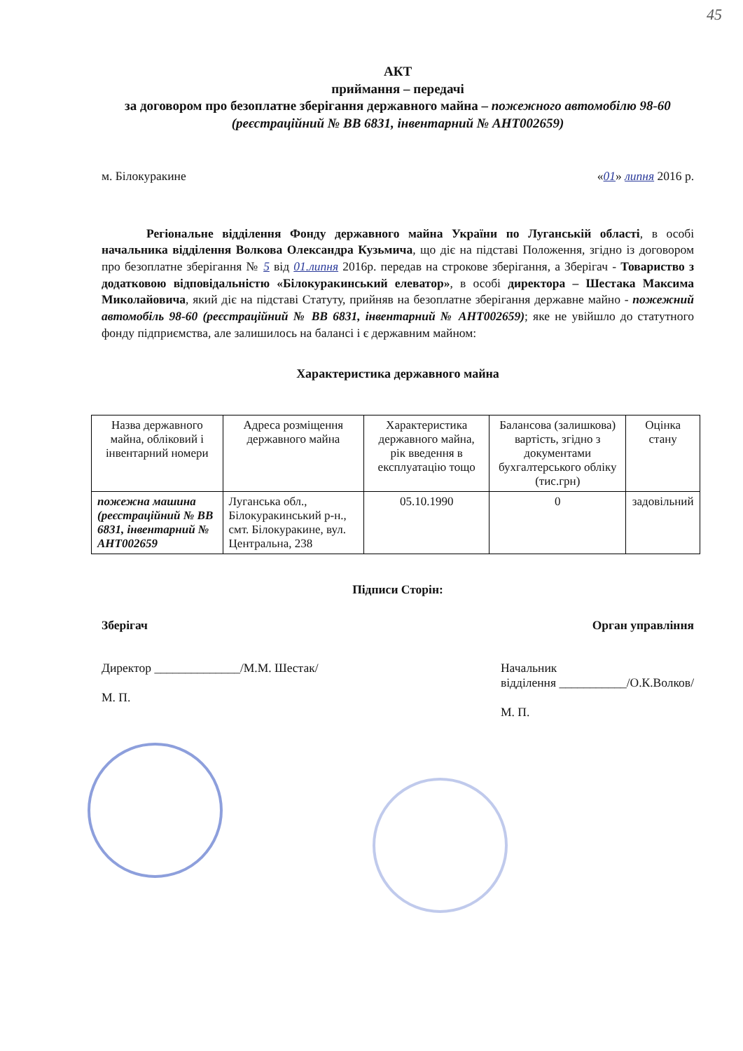45
АКТ
приймання – передачі
за договором про безоплатне зберігання державного майна – пожежного автомобілю 98-60 (реєстраційний № ВВ 6831, інвентарний № АНТ002659)
м. Білокуракине «01» липня 2016 р.
Регіональне відділення Фонду державного майна України по Луганській області, в особі начальника відділення Волкова Олександра Кузьмича, що діє на підставі Положення, згідно із договором про безоплатне зберігання № 5 від 01.липня 2016р. передав на строкове зберігання, а Зберігач - Товариство з додатковою відповідальністю «Білокуракинський елеватор», в особі директора – Шестака Максима Миколайовича, який діє на підставі Статуту, прийняв на безоплатне зберігання державне майно - пожежний автомобіль 98-60 (реєстраційний № ВВ 6831, інвентарний № АНТ002659); яке не увійшло до статутного фонду підприємства, але залишилось на балансі і є державним майном:
Характеристика державного майна
| Назва державного майна, обліковий і інвентарний номери | Адреса розміщення державного майна | Характеристика державного майна, рік введення в експлуатацію тощо | Балансова (залишкова) вартість, згідно з документами бухгалтерського обліку (тис.грн) | Оцінка стану |
| --- | --- | --- | --- | --- |
| пожежна машина (реєстраційний № ВВ 6831, інвентарний № АНТ002659 | Луганська обл., Білокуракинський р-н., смт. Білокуракине, вул. Центральна, 238 | 05.10.1990 | 0 | задовільний |
Підписи Сторін:
Зберігач Орган управління
Директор ______________/М.М. Шестак/
М. П.
Начальник
відділення ___________/О.К.Волков/
М. П.